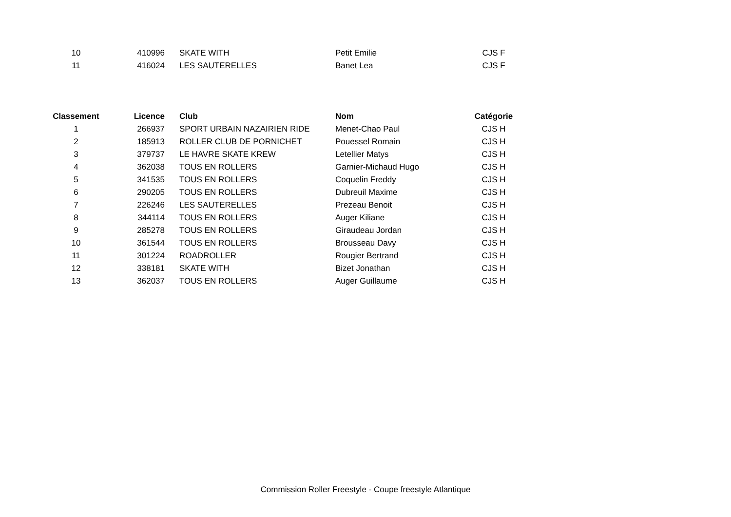| 10 | 410996 | SKATE WITH | Petit Emilie | CJS F |
| 11 | 416024 | LES SAUTERELLES | Banet Lea | CJS F |
| Classement | Licence | Club | Nom | Catégorie |
| --- | --- | --- | --- | --- |
| 1 | 266937 | SPORT URBAIN NAZAIRIEN RIDE | Menet-Chao Paul | CJS H |
| 2 | 185913 | ROLLER CLUB DE PORNICHET | Pouessel Romain | CJS H |
| 3 | 379737 | LE HAVRE SKATE KREW | Letellier Matys | CJS H |
| 4 | 362038 | TOUS EN ROLLERS | Garnier-Michaud Hugo | CJS H |
| 5 | 341535 | TOUS EN ROLLERS | Coquelin Freddy | CJS H |
| 6 | 290205 | TOUS EN ROLLERS | Dubreuil Maxime | CJS H |
| 7 | 226246 | LES SAUTERELLES | Prezeau Benoit | CJS H |
| 8 | 344114 | TOUS EN ROLLERS | Auger Kiliane | CJS H |
| 9 | 285278 | TOUS EN ROLLERS | Giraudeau Jordan | CJS H |
| 10 | 361544 | TOUS EN ROLLERS | Brousseau Davy | CJS H |
| 11 | 301224 | ROADROLLER | Rougier Bertrand | CJS H |
| 12 | 338181 | SKATE WITH | Bizet Jonathan | CJS H |
| 13 | 362037 | TOUS EN ROLLERS | Auger Guillaume | CJS H |
Commission Roller Freestyle - Coupe freestyle Atlantique